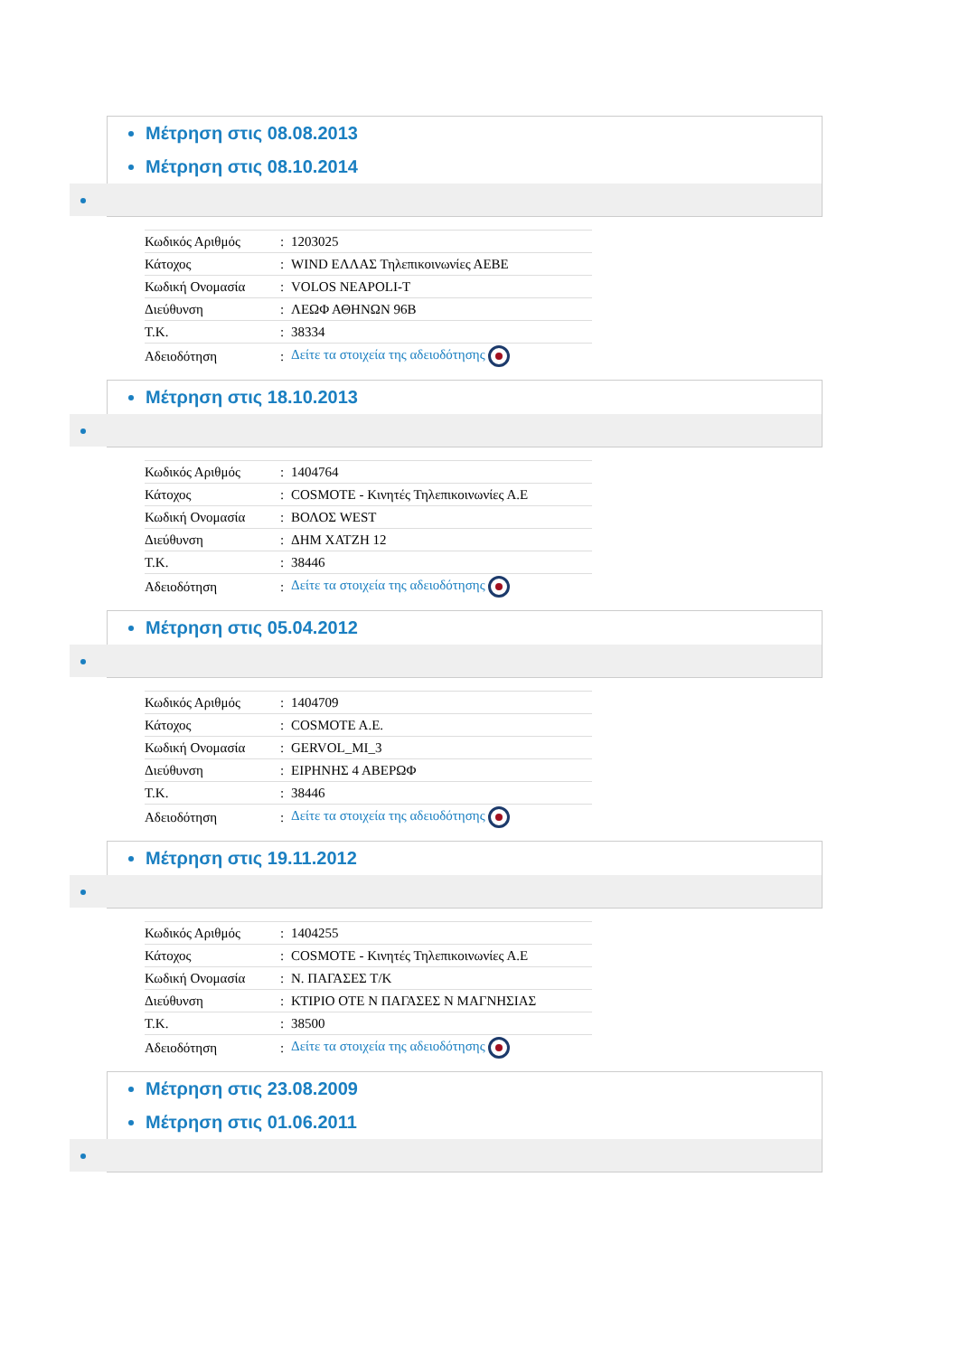Μέτρηση στις 08.08.2013
Μέτρηση στις 08.10.2014
| Κωδικός Αριθμός | : | 1203025 |
| Κάτοχος | : | WIND ΕΛΛΑΣ Τηλεπικοινωνίες ΑΕΒΕ |
| Κωδική Ονομασία | : | VOLOS NEAPOLI-T |
| Διεύθυνση | : | ΛΕΩΦ ΑΘΗΝΩΝ 96Β |
| Τ.Κ. | : | 38334 |
| Αδειοδότηση | : | Δείτε τα στοιχεία της αδειοδότησης |
Μέτρηση στις 18.10.2013
| Κωδικός Αριθμός | : | 1404764 |
| Κάτοχος | : | COSMOTE - Κινητές Τηλεπικοινωνίες Α.Ε |
| Κωδική Ονομασία | : | ΒΟΛΟΣ WEST |
| Διεύθυνση | : | ΔΗΜ ΧΑΤΖΗ 12 |
| Τ.Κ. | : | 38446 |
| Αδειοδότηση | : | Δείτε τα στοιχεία της αδειοδότησης |
Μέτρηση στις 05.04.2012
| Κωδικός Αριθμός | : | 1404709 |
| Κάτοχος | : | COSMOTE A.E. |
| Κωδική Ονομασία | : | GERVOL_MI_3 |
| Διεύθυνση | : | ΕΙΡΗΝΗΣ 4 ΑΒΕΡΩΦ |
| Τ.Κ. | : | 38446 |
| Αδειοδότηση | : | Δείτε τα στοιχεία της αδειοδότησης |
Μέτρηση στις 19.11.2012
| Κωδικός Αριθμός | : | 1404255 |
| Κάτοχος | : | COSMOTE - Κινητές Τηλεπικοινωνίες Α.Ε |
| Κωδική Ονομασία | : | Ν. ΠΑΓΑΣΕΣ Τ/Κ |
| Διεύθυνση | : | ΚΤΙΡΙΟ ΟΤΕ Ν ΠΑΓΑΣΕΣ Ν ΜΑΓΝΗΣΙΑΣ |
| Τ.Κ. | : | 38500 |
| Αδειοδότηση | : | Δείτε τα στοιχεία της αδειοδότησης |
Μέτρηση στις 23.08.2009
Μέτρηση στις 01.06.2011